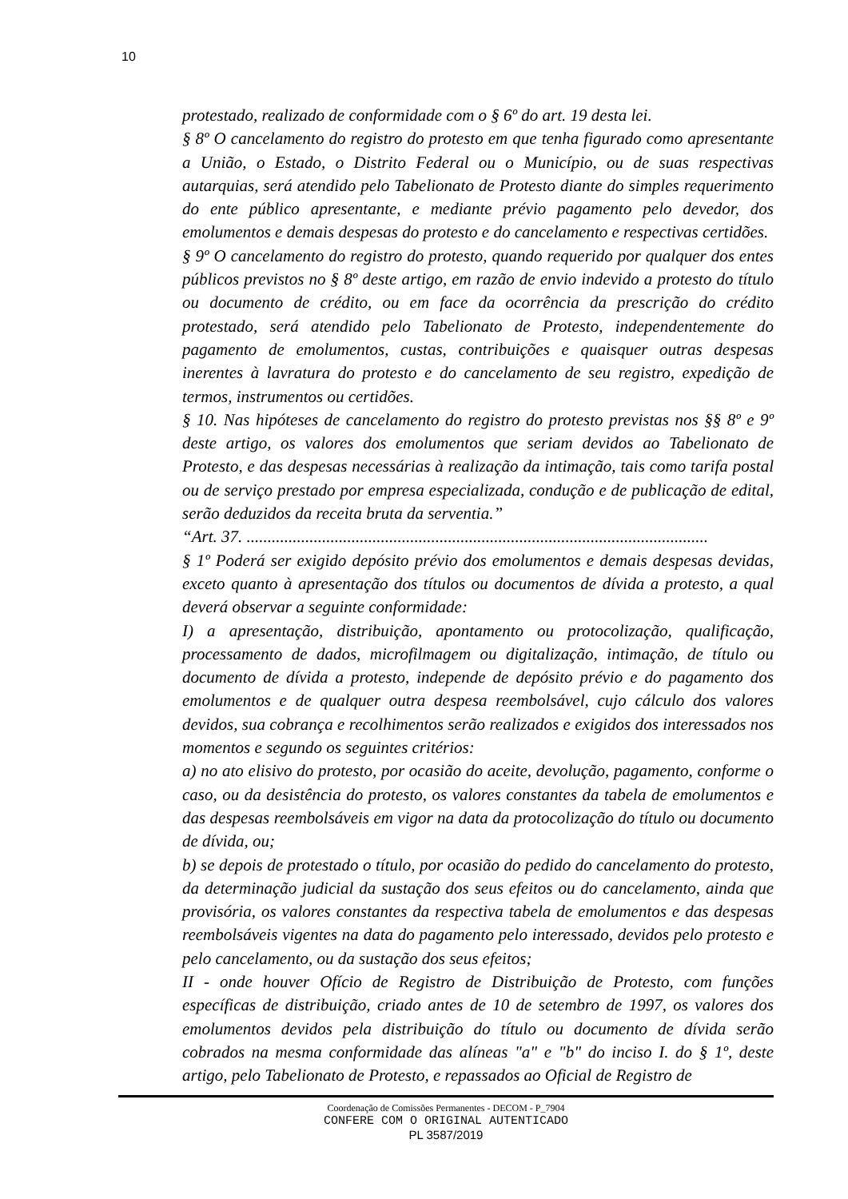10
protestado, realizado de conformidade com o § 6º do art. 19 desta lei.
§ 8º O cancelamento do registro do protesto em que tenha figurado como apresentante a União, o Estado, o Distrito Federal ou o Município, ou de suas respectivas autarquias, será atendido pelo Tabelionato de Protesto diante do simples requerimento do ente público apresentante, e mediante prévio pagamento pelo devedor, dos emolumentos e demais despesas do protesto e do cancelamento e respectivas certidões.
§ 9º O cancelamento do registro do protesto, quando requerido por qualquer dos entes públicos previstos no § 8º deste artigo, em razão de envio indevido a protesto do título ou documento de crédito, ou em face da ocorrência da prescrição do crédito protestado, será atendido pelo Tabelionato de Protesto, independentemente do pagamento de emolumentos, custas, contribuições e quaisquer outras despesas inerentes à lavratura do protesto e do cancelamento de seu registro, expedição de termos, instrumentos ou certidões.
§ 10. Nas hipóteses de cancelamento do registro do protesto previstas nos §§ 8º e 9º deste artigo, os valores dos emolumentos que seriam devidos ao Tabelionato de Protesto, e das despesas necessárias à realização da intimação, tais como tarifa postal ou de serviço prestado por empresa especializada, condução e de publicação de edital, serão deduzidos da receita bruta da serventia.”
“Art. 37. ..............................................................................................................
§ 1º Poderá ser exigido depósito prévio dos emolumentos e demais despesas devidas, exceto quanto à apresentação dos títulos ou documentos de dívida a protesto, a qual deverá observar a seguinte conformidade:
I) a apresentação, distribuição, apontamento ou protocolização, qualificação, processamento de dados, microfilmagem ou digitalização, intimação, de título ou documento de dívida a protesto, independe de depósito prévio e do pagamento dos emolumentos e de qualquer outra despesa reembolsável, cujo cálculo dos valores devidos, sua cobrança e recolhimentos serão realizados e exigidos dos interessados nos momentos e segundo os seguintes critérios:
a) no ato elisivo do protesto, por ocasião do aceite, devolução, pagamento, conforme o caso, ou da desistência do protesto, os valores constantes da tabela de emolumentos e das despesas reembolsáveis em vigor na data da protocolização do título ou documento de dívida, ou;
b) se depois de protestado o título, por ocasião do pedido do cancelamento do protesto, da determinação judicial da sustação dos seus efeitos ou do cancelamento, ainda que provisória, os valores constantes da respectiva tabela de emolumentos e das despesas reembolsáveis vigentes na data do pagamento pelo interessado, devidos pelo protesto e pelo cancelamento, ou da sustação dos seus efeitos;
II - onde houver Ofício de Registro de Distribuição de Protesto, com funções específicas de distribuição, criado antes de 10 de setembro de 1997, os valores dos emolumentos devidos pela distribuição do título ou documento de dívida serão cobrados na mesma conformidade das alíneas "a" e "b" do inciso I. do § 1º, deste artigo, pelo Tabelionato de Protesto, e repassados ao Oficial de Registro de
Coordenação de Comissões Permanentes - DECOM - P_7904
CONFERE COM O ORIGINAL AUTENTICADO
PL 3587/2019